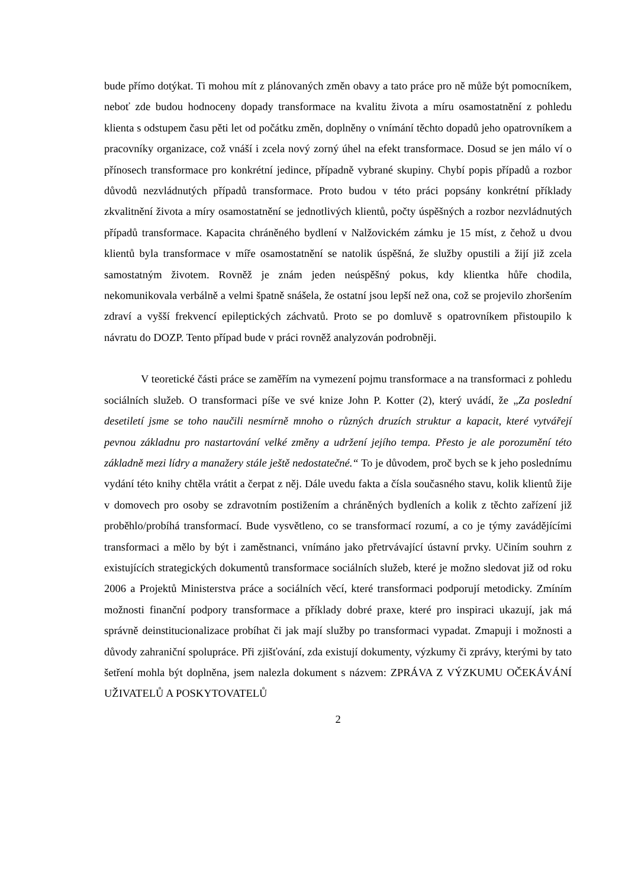bude přímo dotýkat. Ti mohou mít z plánovaných změn obavy a tato práce pro ně může být pomocníkem, neboť zde budou hodnoceny dopady transformace na kvalitu života a míru osamostatnění z pohledu klienta s odstupem času pěti let od počátku změn, doplněny o vnímání těchto dopadů jeho opatrovníkem a pracovníky organizace, což vnáší i zcela nový zorný úhel na efekt transformace. Dosud se jen málo ví o přínosech transformace pro konkrétní jedince, případně vybrané skupiny. Chybí popis případů a rozbor důvodů nezvládnutých případů transformace. Proto budou v této práci popsány konkrétní příklady zkvalitnění života a míry osamostatnění se jednotlivých klientů, počty úspěšných a rozbor nezvládnutých případů transformace. Kapacita chráněného bydlení v Nalžovickém zámku je 15 míst, z čehož u dvou klientů byla transformace v míře osamostatnění se natolik úspěšná, že služby opustili a žijí již zcela samostatným životem. Rovněž je znám jeden neúspěšný pokus, kdy klientka hůře chodila, nekomunikovala verbálně a velmi špatně snášela, že ostatní jsou lepší než ona, což se projevilo zhoršením zdraví a vyšší frekvencí epileptických záchvatů. Proto se po domluvě s opatrovníkem přistoupilo k návratu do DOZP. Tento případ bude v práci rovněž analyzován podrobněji.
V teoretické části práce se zaměřím na vymezení pojmu transformace a na transformaci z pohledu sociálních služeb. O transformaci píše ve své knize John P. Kotter (2), který uvádí, že „Za poslední desetiletí jsme se toho naučili nesmírně mnoho o různých druzích struktur a kapacit, které vytvářejí pevnou základnu pro nastartování velké změny a udržení jejího tempa. Přesto je ale porozumění této základně mezi lídry a manažery stále ještě nedostatečné.“ To je důvodem, proč bych se k jeho poslednímu vydání této knihy chtěla vrátit a čerpat z něj. Dále uvedu fakta a čísla současného stavu, kolik klientů žije v domovech pro osoby se zdravotním postižením a chráněných bydleních a kolik z těchto zařízení již proběhlo/probíhá transformací. Bude vysvětleno, co se transformací rozumí, a co je týmy zavádějícími transformaci a mělo by být i zaměstnanci, vnímáno jako přetrvávající ústavní prvky. Učiním souhrn z existujících strategických dokumentů transformace sociálních služeb, které je možno sledovat již od roku 2006 a Projektů Ministerstva práce a sociálních věcí, které transformaci podporují metodicky. Zmíním možnosti finanční podpory transformace a příklady dobré praxe, které pro inspiraci ukazují, jak má správně deinstitucionalizace probíhat či jak mají služby po transformaci vypadat. Zmapuji i možnosti a důvody zahraniční spolupráce. Při zjišťování, zda existují dokumenty, výzkumy či zprávy, kterými by tato šetření mohla být doplněna, jsem nalezla dokument s názvem: ZPRÁVA Z VÝZKUMU OČEKÁVÁNÍ UŽIVATELŮ A POSKYTOVATELŮ
2